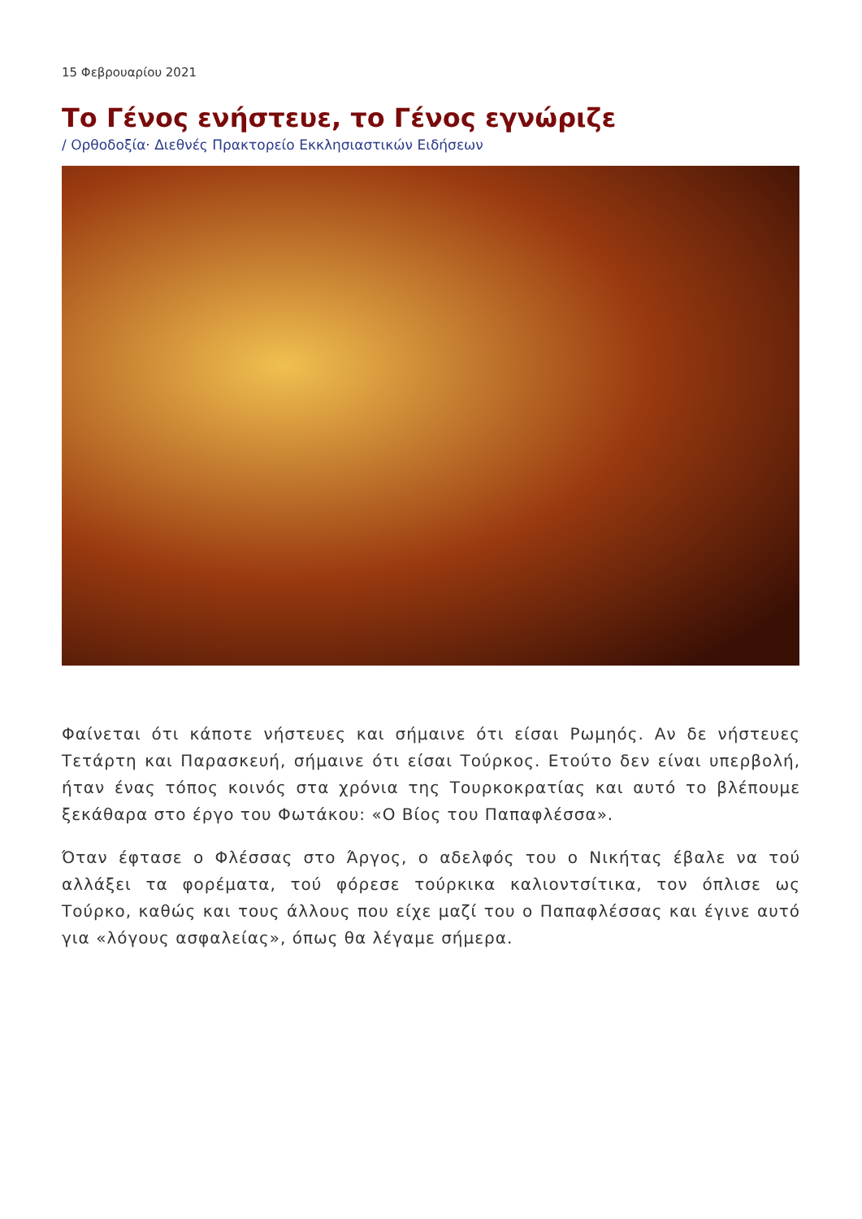15 Φεβρουαρίου 2021
Το Γένος ενήστευε, το Γένος εγνώριζε
/ Ορθοδοξία· Διεθνές Πρακτορείο Εκκλησιαστικών Ειδήσεων
Φαίνεται ότι κάποτε νήστευες και σήμαινε ότι είσαι Ρωμηός. Αν δε νήστευες Τετάρτη και Παρασκευή, σήμαινε ότι είσαι Τούρκος. Ετούτο δεν είναι υπερβολή, ήταν ένας τόπος κοινός στα χρόνια της Τουρκοκρατίας και αυτό το βλέπουμε ξεκάθαρα στο έργο του Φωτάκου: «Ο Βίος του Παπαφλέσσα».
Όταν έφτασε ο Φλέσσας στο Άργος, ο αδελφός του ο Νικήτας έβαλε να τού αλλάξει τα φορέματα, τού φόρεσε τούρκικα καλιοντσίτικα, τον όπλισε ως Τούρκο, καθώς και τους άλλους που είχε μαζί του ο Παπαφλέσσας και έγινε αυτό για «λόγους ασφαλείας», όπως θα λέγαμε σήμερα.